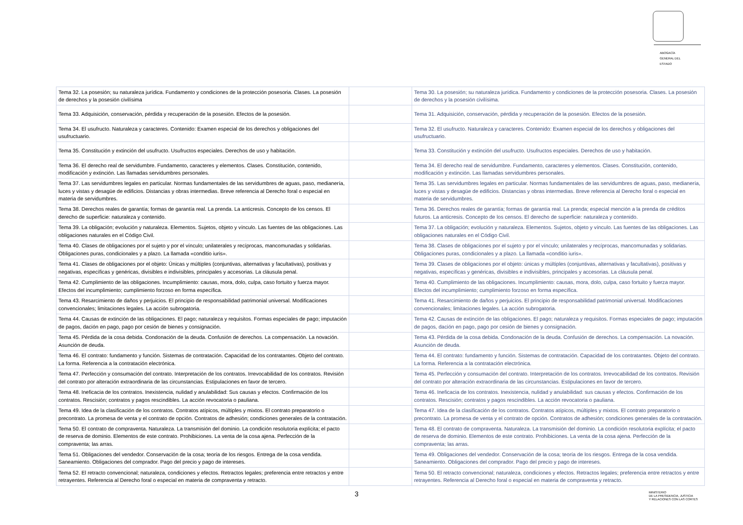ABOGACÍA
GENERAL DEL
ESTADO
| Tema 32. La posesión; su naturaleza jurídica. Fundamento y condiciones de la protección posesoria. Clases. La posesión de derechos y la posesión civilísima | | Tema 30. La posesión; su naturaleza jurídica. Fundamento y condiciones de la protección posesoria. Clases. La posesión de derechos y la posesión civilísima. |
| Tema 33. Adquisición, conservación, pérdida y recuperación de la posesión. Efectos de la posesión. | | Tema 31. Adquisición, conservación, pérdida y recuperación de la posesión. Efectos de la posesión. |
| Tema 34. El usufructo. Naturaleza y caracteres. Contenido: Examen especial de los derechos y obligaciones del usufructuario. | | Tema 32. El usufructo. Naturaleza y caracteres. Contenido: Examen especial de los derechos y obligaciones del usufructuario. |
| Tema 35. Constitución y extinción del usufructo. Usufructos especiales. Derechos de uso y habitación. | | Tema 33. Constitución y extinción del usufructo. Usufructos especiales. Derechos de uso y habitación. |
| Tema 36. El derecho real de servidumbre. Fundamento, caracteres y elementos. Clases. Constitución, contenido, modificación y extinción. Las llamadas servidumbres personales. | | Tema 34. El derecho real de servidumbre. Fundamento, caracteres y elementos. Clases. Constitución, contenido, modificación y extinción. Las llamadas servidumbres personales. |
| Tema 37. Las servidumbres legales en particular. Normas fundamentales de las servidumbres de aguas, paso, medianería, luces y vistas y desagüe de edificios. Distancias y obras intermedias. Breve referencia al Derecho foral o especial en materia de servidumbres. | | Tema 35. Las servidumbres legales en particular. Normas fundamentales de las servidumbres de aguas, paso, medianería, luces y vistas y desagüe de edificios. Distancias y obras intermedias. Breve referencia al Derecho foral o especial en materia de servidumbres. |
| Tema 38. Derechos reales de garantía; formas de garantía real. La prenda. La anticresis. Concepto de los censos. El derecho de superficie: naturaleza y contenido. | | Tema 36. Derechos reales de garantía; formas de garantía real. La prenda; especial mención a la prenda de créditos futuros. La anticresis. Concepto de los censos. El derecho de superficie: naturaleza y contenido. |
| Tema 39. La obligación; evolución y naturaleza. Elementos. Sujetos, objeto y vínculo. Las fuentes de las obligaciones. Las obligaciones naturales en el Código Civil. | | Tema 37. La obligación; evolución y naturaleza. Elementos. Sujetos, objeto y vínculo. Las fuentes de las obligaciones. Las obligaciones naturales en el Código Civil. |
| Tema 40. Clases de obligaciones por el sujeto y por el vínculo; unilaterales y recíprocas, mancomunadas y solidarias. Obligaciones puras, condicionales y a plazo. La llamada «conditio iuris». | | Tema 38. Clases de obligaciones por el sujeto y por el vínculo; unilaterales y recíprocas, mancomunadas y solidarias. Obligaciones puras, condicionales y a plazo. La llamada «conditio iuris». |
| Tema 41. Clases de obligaciones por el objeto: Únicas y múltiples (conjuntivas, alternativas y facultativas), positivas y negativas, específicas y genéricas, divisibles e indivisibles, principales y accesorias. La cláusula penal. | | Tema 39. Clases de obligaciones por el objeto: únicas y múltiples (conjuntivas, alternativas y facultativas), positivas y negativas, específicas y genéricas, divisibles e indivisibles, principales y accesorias. La cláusula penal. |
| Tema 42. Cumplimiento de las obligaciones. Incumplimiento: causas, mora, dolo, culpa, caso fortuito y fuerza mayor. Efectos del incumplimiento; cumplimiento forzoso en forma específica. | | Tema 40. Cumplimiento de las obligaciones. Incumplimiento: causas, mora, dolo, culpa, caso fortuito y fuerza mayor. Efectos del incumplimiento; cumplimiento forzoso en forma específica. |
| Tema 43. Resarcimiento de daños y perjuicios. El principio de responsabilidad patrimonial universal. Modificaciones convencionales; limitaciones legales. La acción subrogatoria. | | Tema 41. Resarcimiento de daños y perjuicios. El principio de responsabilidad patrimonial universal. Modificaciones convencionales; limitaciones legales. La acción subrogatoria. |
| Tema 44. Causas de extinción de las obligaciones. El pago; naturaleza y requisitos. Formas especiales de pago; imputación de pagos, dación en pago, pago por cesión de bienes y consignación. | | Tema 42. Causas de extinción de las obligaciones. El pago; naturaleza y requisitos. Formas especiales de pago; imputación de pagos, dación en pago, pago por cesión de bienes y consignación. |
| Tema 45. Pérdida de la cosa debida. Condonación de la deuda. Confusión de derechos. La compensación. La novación. Asunción de deuda. | | Tema 43. Pérdida de la cosa debida. Condonación de la deuda. Confusión de derechos. La compensación. La novación. Asunción de deuda. |
| Tema 46. El contrato: fundamento y función. Sistemas de contratación. Capacidad de los contratantes. Objeto del contrato. La forma. Referencia a la contratación electrónica. | | Tema 44. El contrato: fundamento y función. Sistemas de contratación. Capacidad de los contratantes. Objeto del contrato. La forma. Referencia a la contratación electrónica. |
| Tema 47. Perfección y consumación del contrato. Interpretación de los contratos. Irrevocabilidad de los contratos. Revisión del contrato por alteración extraordinaria de las circunstancias. Estipulaciones en favor de tercero. | | Tema 45. Perfección y consumación del contrato. Interpretación de los contratos. Irrevocabilidad de los contratos. Revisión del contrato por alteración extraordinaria de las circunstancias. Estipulaciones en favor de tercero. |
| Tema 48. Ineficacia de los contratos. Inexistencia, nulidad y anulabilidad: Sus causas y efectos. Confirmación de los contratos. Rescisión; contratos y pagos rescindibles. La acción revocatoria o pauliana. | | Tema 46. Ineficacia de los contratos. Inexistencia, nulidad y anulabilidad: sus causas y efectos. Confirmación de los contratos. Rescisión; contratos y pagos rescindibles. La acción revocatoria o pauliana. |
| Tema 49. Idea de la clasificación de los contratos. Contratos atípicos, múltiples y mixtos. El contrato preparatorio o precontrato. La promesa de venta y el contrato de opción. Contratos de adhesión; condiciones generales de la contratación. | | Tema 47. Idea de la clasificación de los contratos. Contratos atípicos, múltiples y mixtos. El contrato preparatorio o precontrato. La promesa de venta y el contrato de opción. Contratos de adhesión; condiciones generales de la contratación. |
| Tema 50. El contrato de compraventa. Naturaleza. La transmisión del dominio. La condición resolutoria explícita; el pacto de reserva de dominio. Elementos de este contrato. Prohibiciones. La venta de la cosa ajena. Perfección de la compraventa; las arras. | | Tema 48. El contrato de compraventa. Naturaleza. La transmisión del dominio. La condición resolutoria explícita; el pacto de reserva de dominio. Elementos de este contrato. Prohibiciones. La venta de la cosa ajena. Perfección de la compraventa; las arras. |
| Tema 51. Obligaciones del vendedor. Conservación de la cosa; teoría de los riesgos. Entrega de la cosa vendida. Saneamiento. Obligaciones del comprador. Pago del precio y pago de intereses. | | Tema 49. Obligaciones del vendedor. Conservación de la cosa; teoría de los riesgos. Entrega de la cosa vendida. Saneamiento. Obligaciones del comprador. Pago del precio y pago de intereses. |
| Tema 52. El retracto convencional; naturaleza, condiciones y efectos. Retractos legales; preferencia entre retractos y entre retrayentes. Referencia al Derecho foral o especial en materia de compraventa y retracto. | | Tema 50. El retracto convencional; naturaleza, condiciones y efectos. Retractos legales; preferencia entre retractos y entre retrayentes. Referencia al Derecho foral o especial en materia de compraventa y retracto. |
3
MINISTERIO
DE LA PRESIDENCIA, JUSTICIA
Y RELACIONES CON LAS CORTES